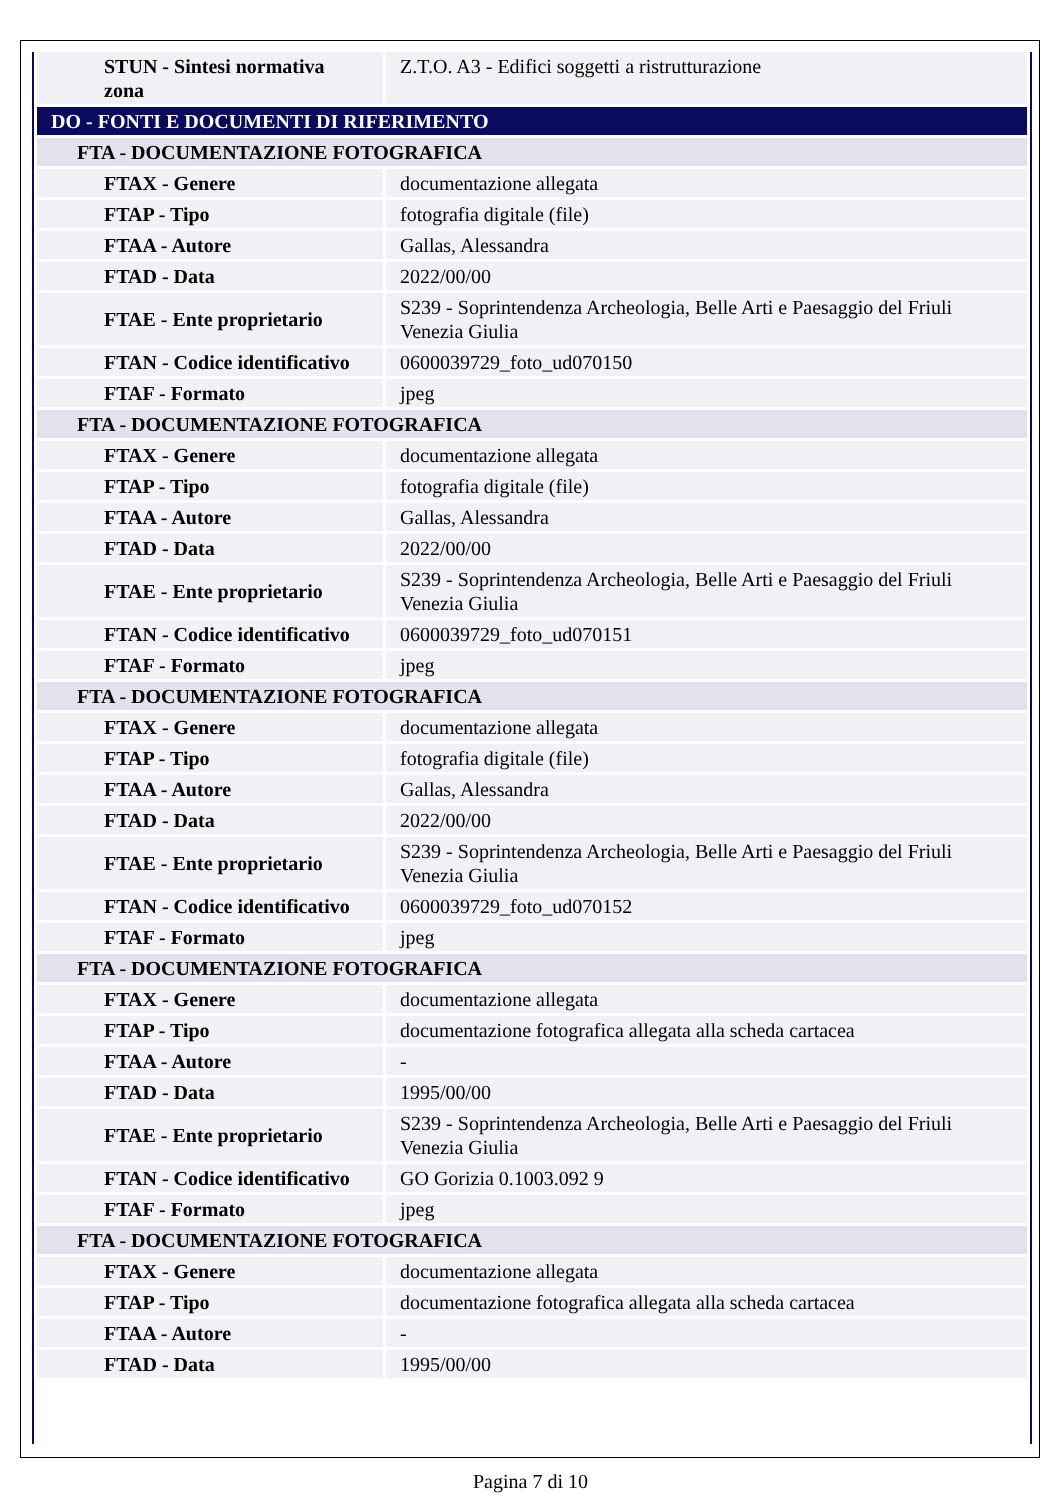| STUN - Sintesi normativa zona | Z.T.O. A3 - Edifici soggetti a ristrutturazione |
| DO - FONTI E DOCUMENTI DI RIFERIMENTO | |
| FTA - DOCUMENTAZIONE FOTOGRAFICA | |
| FTAX - Genere | documentazione allegata |
| FTAP - Tipo | fotografia digitale (file) |
| FTAA - Autore | Gallas, Alessandra |
| FTAD - Data | 2022/00/00 |
| FTAE - Ente proprietario | S239 - Soprintendenza Archeologia, Belle Arti e Paesaggio del Friuli Venezia Giulia |
| FTAN - Codice identificativo | 0600039729_foto_ud070150 |
| FTAF - Formato | jpeg |
| FTA - DOCUMENTAZIONE FOTOGRAFICA | |
| FTAX - Genere | documentazione allegata |
| FTAP - Tipo | fotografia digitale (file) |
| FTAA - Autore | Gallas, Alessandra |
| FTAD - Data | 2022/00/00 |
| FTAE - Ente proprietario | S239 - Soprintendenza Archeologia, Belle Arti e Paesaggio del Friuli Venezia Giulia |
| FTAN - Codice identificativo | 0600039729_foto_ud070151 |
| FTAF - Formato | jpeg |
| FTA - DOCUMENTAZIONE FOTOGRAFICA | |
| FTAX - Genere | documentazione allegata |
| FTAP - Tipo | fotografia digitale (file) |
| FTAA - Autore | Gallas, Alessandra |
| FTAD - Data | 2022/00/00 |
| FTAE - Ente proprietario | S239 - Soprintendenza Archeologia, Belle Arti e Paesaggio del Friuli Venezia Giulia |
| FTAN - Codice identificativo | 0600039729_foto_ud070152 |
| FTAF - Formato | jpeg |
| FTA - DOCUMENTAZIONE FOTOGRAFICA | |
| FTAX - Genere | documentazione allegata |
| FTAP - Tipo | documentazione fotografica allegata alla scheda cartacea |
| FTAA - Autore | - |
| FTAD - Data | 1995/00/00 |
| FTAE - Ente proprietario | S239 - Soprintendenza Archeologia, Belle Arti e Paesaggio del Friuli Venezia Giulia |
| FTAN - Codice identificativo | GO Gorizia 0.1003.092 9 |
| FTAF - Formato | jpeg |
| FTA - DOCUMENTAZIONE FOTOGRAFICA | |
| FTAX - Genere | documentazione allegata |
| FTAP - Tipo | documentazione fotografica allegata alla scheda cartacea |
| FTAA - Autore | - |
| FTAD - Data | 1995/00/00 |
Pagina 7 di 10